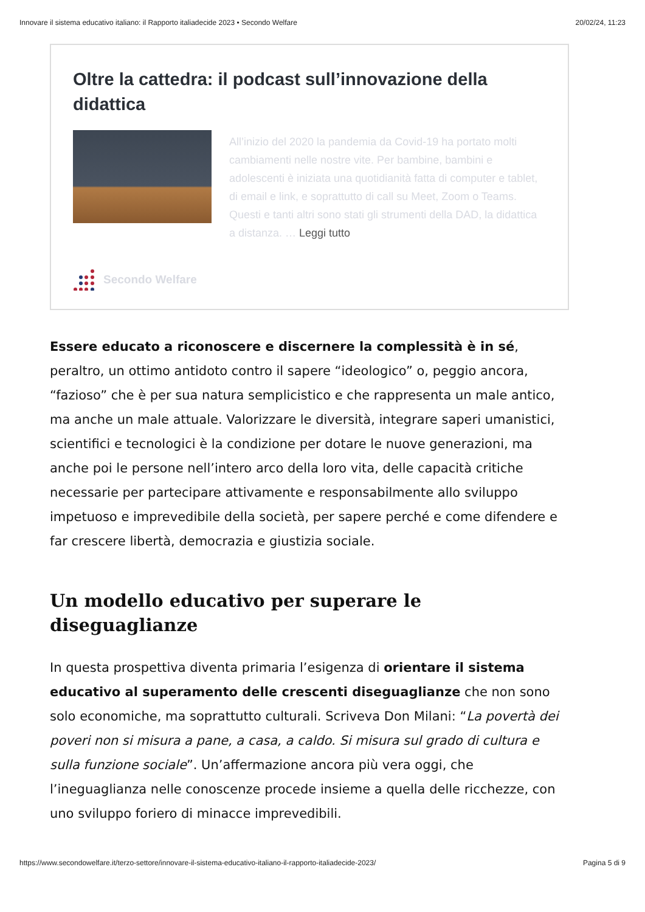Innovare il sistema educativo italiano: il Rapporto italiadecide 2023 • Secondo Welfare 20/02/24, 11:23
Oltre la cattedra: il podcast sull’innovazione della didattica
All’inizio del 2020 la pandemia da Covid-19 ha portato molti cambiamenti nelle nostre vite. Per bambine, bambini e adolescenti è iniziata una quotidianità fatta di computer e tablet, di email e link, e soprattutto di call su Meet, Zoom o Teams. Questi e tanti altri sono stati gli strumenti della DAD, la didattica a distanza. … Leggi tutto
Secondo Welfare
Essere educato a riconoscere e discernere la complessità è in sé, peraltro, un ottimo antidoto contro il sapere “ideologico” o, peggio ancora, “fazioso” che è per sua natura semplicistico e che rappresenta un male antico, ma anche un male attuale. Valorizzare le diversità, integrare saperi umanistici, scientifici e tecnologici è la condizione per dotare le nuove generazioni, ma anche poi le persone nell’intero arco della loro vita, delle capacità critiche necessarie per partecipare attivamente e responsabilmente allo sviluppo impetuoso e imprevedibile della società, per sapere perché e come difendere e far crescere libertà, democrazia e giustizia sociale.
Un modello educativo per superare le diseguaglianze
In questa prospettiva diventa primaria l’esigenza di orientare il sistema educativo al superamento delle crescenti diseguaglianze che non sono solo economiche, ma soprattutto culturali. Scriveva Don Milani: “La povertà dei poveri non si misura a pane, a casa, a caldo. Si misura sul grado di cultura e sulla funzione sociale”. Un’affermazione ancora più vera oggi, che l’ineguaglianza nelle conoscenze procede insieme a quella delle ricchezze, con uno sviluppo foriero di minacce imprevedibili.
https://www.secondowelfare.it/terzo-settore/innovare-il-sistema-educativo-italiano-il-rapporto-italiadecide-2023/ Pagina 5 di 9